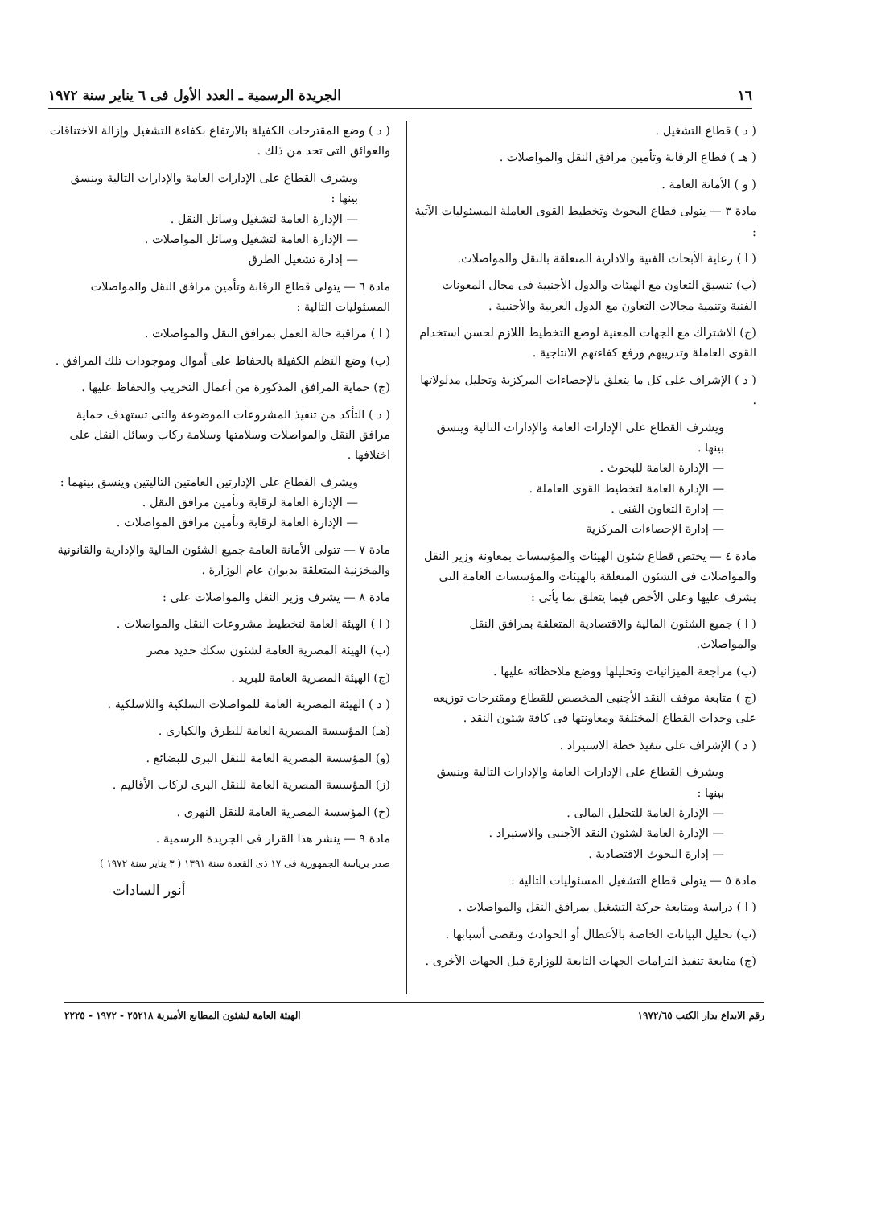١٦ الجريدة الرسمية ـ العدد الأول فى ٦ يناير سنة ١٩٧٢
( د ) قطاع التشغيل .
( هـ ) قطاع الرقابة وتأمين مرافق النقل والمواصلات .
( و ) الأمانة العامة .
مادة ٣ — يتولى قطاع البحوث وتخطيط القوى العاملة المسئوليات الآتية :
( ا ) رعاية الأبحاث الفنية والادارية المتعلقة بالنقل والمواصلات.
(ب) تنسيق التعاون مع الهيئات والدول الأجنبية فى مجال المعونات الفنية وتنمية مجالات التعاون مع الدول العربية والأجنبية .
(ج) الاشتراك مع الجهات المعنية لوضع التخطيط اللازم لحسن استخدام القوى العاملة وتدريبهم ورفع كفاءتهم الانتاجية .
( د ) الإشراف على كل ما يتعلق بالإحصاءات المركزية وتحليل مدلولاتها .
ويشرف القطاع على الإدارات العامة والإدارات التالية وينسق بينها .
— الإدارة العامة للبحوث .
— الإدارة العامة لتخطيط القوى العاملة .
— إدارة التعاون الفنى .
— إدارة الإحصاءات المركزية
مادة ٤ — يختص قطاع شئون الهيئات والمؤسسات بمعاونة وزير النقل والمواصلات فى الشئون المتعلقة بالهيئات والمؤسسات العامة التى يشرف عليها وعلى الأخص فيما يتعلق بما يأتى :
( ا ) جميع الشئون المالية والاقتصادية المتعلقة بمرافق النقل والمواصلات.
(ب) مراجعة الميزانيات وتحليلها ووضع ملاحظاته عليها .
(ج ) متابعة موقف النقد الأجنبى المخصص للقطاع ومقترحات توزيعه على وحدات القطاع المختلفة ومعاونتها فى كافة شئون النقد .
( د ) الإشراف على تنفيذ خطة الاستيراد .
ويشرف القطاع على الإدارات العامة والإدارات التالية وينسق بينها :
— الإدارة العامة للتحليل المالى .
— الإدارة العامة لشئون النقد الأجنبى والاستيراد .
— إدارة البحوث الاقتصادية .
مادة ٥ — يتولى قطاع التشغيل المسئوليات التالية :
( ا ) دراسة ومتابعة حركة التشغيل بمرافق النقل والمواصلات .
(ب) تحليل البيانات الخاصة بالأعطال أو الحوادث وتقصى أسبابها .
(ج) متابعة تنفيذ التزامات الجهات التابعة للوزارة قبل الجهات الأخرى .
( د ) وضع المقترحات الكفيلة بالارتفاع بكفاءة التشغيل وإزالة الاختناقات والعوائق التى تحد من ذلك .
ويشرف القطاع على الإدارات العامة والإدارات التالية وينسق بينها :
— الإدارة العامة لتشغيل وسائل النقل .
— الإدارة العامة لتشغيل وسائل المواصلات .
— إدارة تشغيل الطرق
مادة ٦ — يتولى قطاع الرقابة وتأمين مرافق النقل والمواصلات المسئوليات التالية :
( ا ) مراقبة حالة العمل بمرافق النقل والمواصلات .
(ب) وضع النظم الكفيلة بالحفاظ على أموال وموجودات تلك المرافق .
(ج) حماية المرافق المذكورة من أعمال التخريب والحفاظ عليها .
( د ) التأكد من تنفيذ المشروعات الموضوعة والتى تستهدف حماية مرافق النقل والمواصلات وسلامتها وسلامة ركاب وسائل النقل على اختلافها .
ويشرف القطاع على الإدارتين العامتين التاليتين وينسق بينهما :
— الإدارة العامة لرقابة وتأمين مرافق النقل .
— الإدارة العامة لرقابة وتأمين مرافق المواصلات .
مادة ٧ — تتولى الأمانة العامة جميع الشئون المالية والإدارية والقانونية والمخزنية المتعلقة بديوان عام الوزارة .
مادة ٨ — يشرف وزير النقل والمواصلات على :
( ا ) الهيئة العامة لتخطيط مشروعات النقل والمواصلات .
(ب) الهيئة المصرية العامة لشئون سكك حديد مصر
(ج) الهيئة المصرية العامة للبريد .
( د ) الهيئة المصرية العامة للمواصلات السلكية واللاسلكية .
(هـ) المؤسسة المصرية العامة للطرق والكبارى .
(و) المؤسسة المصرية العامة للنقل البرى للبضائع .
(ز) المؤسسة المصرية العامة للنقل البرى لركاب الأقاليم .
(ح) المؤسسة المصرية العامة للنقل النهرى .
مادة ٩ — ينشر هذا القرار فى الجريدة الرسمية .
صدر برياسة الجمهورية فى ١٧ ذى القعدة سنة ١٣٩١ ( ٣ يناير سنة ١٩٧٢ )
أنور السادات
رقم الايداع بدار الكتب ١٩٧٢/٦٥ الهيئة العامة لشئون المطابع الأميرية ٢٥٢١٨ - ١٩٧٢ - ٢٢٢٥